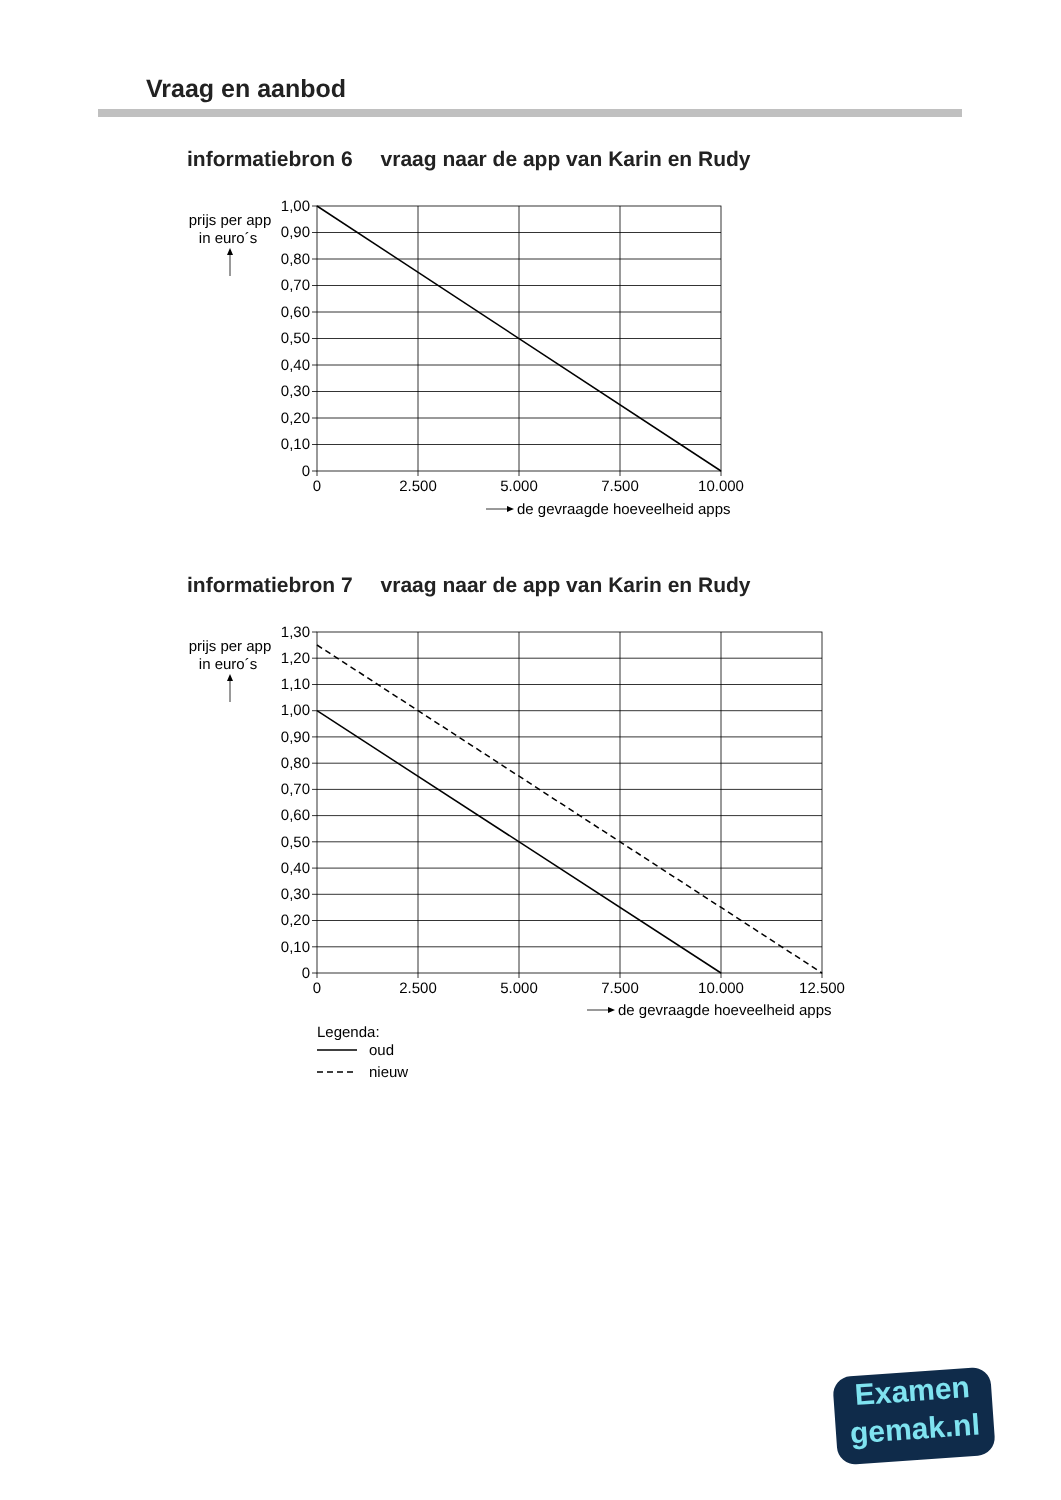Vraag en aanbod
informatiebron 6 vraag naar de app van Karin en Rudy
1,00
0,90
0,80
0,70
0,60
0,50
0,40
0,30
0,20
0,10
0
prijs per app
in euro´s
0
2.500
5.000
7.500
10.000
de gevraagde hoeveelheid apps
informatiebron 7 vraag naar de app van Karin en Rudy
1,30
1,20
1,10
1,00
0,90
0,80
0,70
0,60
0,50
0,40
0,30
0,20
0,10
0
prijs per app
in euro´s
0
2.500
5.000
7.500
10.000
12.500
de gevraagde hoeveelheid apps
Legenda:
oud
nieuw
Examen
gemak.nl